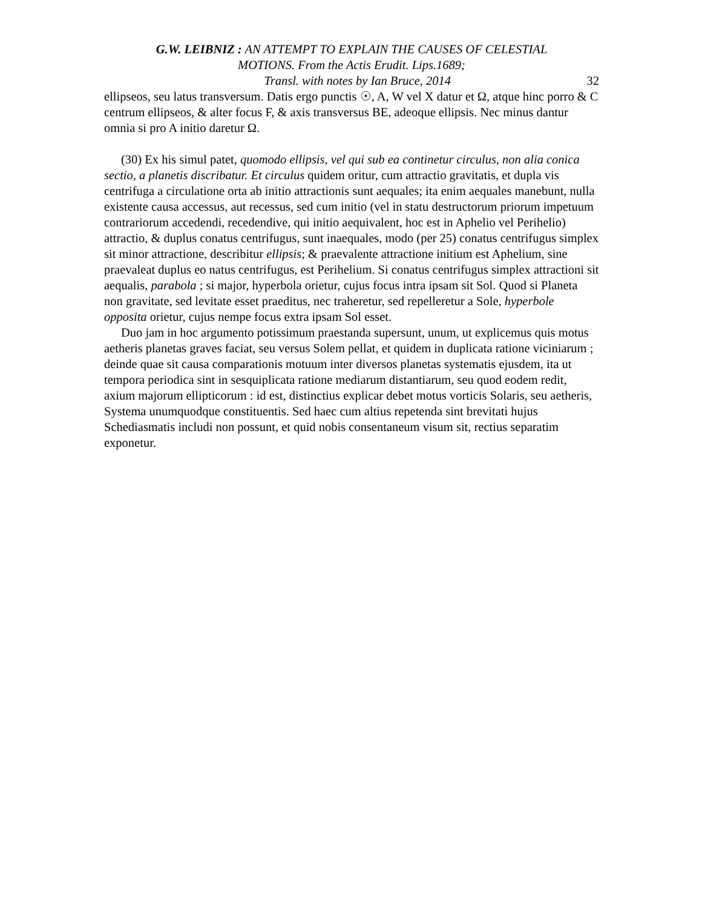G.W. LEIBNIZ : AN ATTEMPT TO EXPLAIN THE CAUSES OF CELESTIAL
MOTIONS. From the Actis Erudit. Lips.1689;
Transl. with notes by Ian Bruce, 2014 32
ellipseos, seu latus transversum. Datis ergo punctis ☉, A, W vel X datur et Ω, atque hinc porro & C centrum ellipseos, & alter focus F, & axis transversus BE, adeoque ellipsis. Nec minus dantur omnia si pro A initio daretur Ω.
(30) Ex his simul patet, quomodo ellipsis, vel qui sub ea continetur circulus, non alia conica sectio, a planetis discribatur. Et circulus quidem oritur, cum attractio gravitatis, et dupla vis centrifuga a circulatione orta ab initio attractionis sunt aequales; ita enim aequales manebunt, nulla existente causa accessus, aut recessus, sed cum initio (vel in statu destructorum priorum impetuum contrariorum accedendi, recedendive, qui initio aequivalent, hoc est in Aphelio vel Perihelio) attractio, & duplus conatus centrifugus, sunt inaequales, modo (per 25) conatus centrifugus simplex sit minor attractione, describitur ellipsis; & praevalente attractione initium est Aphelium, sine praevaleat duplus eo natus centrifugus, est Perihelium. Si conatus centrifugus simplex attractioni sit aequalis, parabola ; si major, hyperbola orietur, cujus focus intra ipsam sit Sol. Quod si Planeta non gravitate, sed levitate esset praeditus, nec traheretur, sed repelleretur a Sole, hyperbole opposita orietur, cujus nempe focus extra ipsam Sol esset.
Duo jam in hoc argumento potissimum praestanda supersunt, unum, ut explicemus quis motus aetheris planetas graves faciat, seu versus Solem pellat, et quidem in duplicata ratione viciniarum ; deinde quae sit causa comparationis motuum inter diversos planetas systematis ejusdem, ita ut tempora periodica sint in sesquiplicata ratione mediarum distantiarum, seu quod eodem redit, axium majorum ellipticorum : id est, distinctius explicar debet motus vorticis Solaris, seu aetheris, Systema unumquodque constituentis. Sed haec cum altius repetenda sint brevitati hujus Schediasmatis includi non possunt, et quid nobis consentaneum visum sit, rectius separatim exponetur.